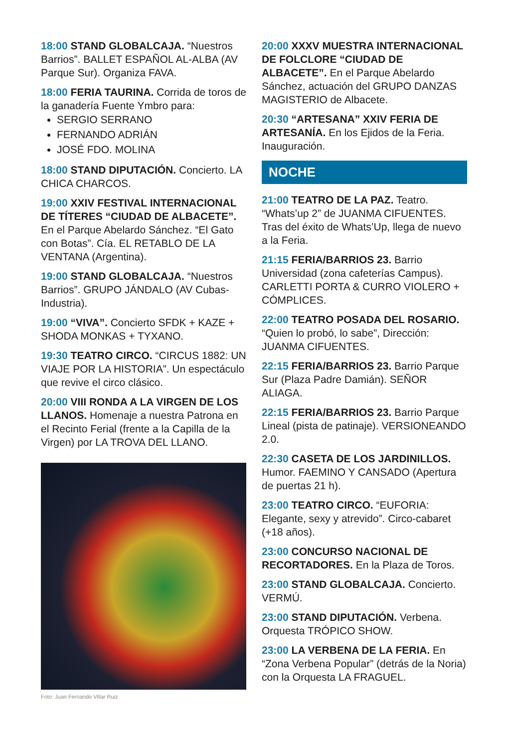18:00 STAND GLOBALCAJA. “Nuestros Barrios”. BALLET ESPAÑOL AL-ALBA (AV Parque Sur). Organiza FAVA.
18:00 FERIA TAURINA. Corrida de toros de la ganadería Fuente Ymbro para:
SERGIO SERRANO
FERNANDO ADRIÁN
JOSÉ FDO. MOLINA
18:00 STAND DIPUTACIÓN. Concierto. LA CHICA CHARCOS.
19:00 XXIV FESTIVAL INTERNACIONAL DE TÍTERES “CIUDAD DE ALBACETE”. En el Parque Abelardo Sánchez. “El Gato con Botas”. Cía. EL RETABLO DE LA VENTANA (Argentina).
19:00 STAND GLOBALCAJA. “Nuestros Barrios”. GRUPO JÁNDALO (AV Cubas-Industria).
19:00 “VIVA”. Concierto SFDK + KAZE + SHODA MONKAS + TYXANO.
19:30 TEATRO CIRCO. “CIRCUS 1882: UN VIAJE POR LA HISTORIA”. Un espectáculo que revive el circo clásico.
20:00 VIII RONDA A LA VIRGEN DE LOS LLANOS. Homenaje a nuestra Patrona en el Recinto Ferial (frente a la Capilla de la Virgen) por LA TROVA DEL LLANO.
Foto: Juan Fernando Villar Ruiz
20:00 XXXV MUESTRA INTERNACIONAL DE FOLCLORE “CIUDAD DE ALBACETE”. En el Parque Abelardo Sánchez, actuación del GRUPO DANZAS MAGISTERIO de Albacete.
20:30 “ARTESANA” XXIV FERIA DE ARTESANÍA. En los Ejidos de la Feria. Inauguración.
NOCHE
21:00 TEATRO DE LA PAZ. Teatro. “Whats’up 2” de JUANMA CIFUENTES. Tras del éxito de Whats’Up, llega de nuevo a la Feria.
21:15 FERIA/BARRIOS 23. Barrio Universidad (zona cafeterías Campus). CARLETTI PORTA & CURRO VIOLERO + CÓMPLICES.
22:00 TEATRO POSADA DEL ROSARIO. “Quien lo probó, lo sabe”, Dirección: JUANMA CIFUENTES.
22:15 FERIA/BARRIOS 23. Barrio Parque Sur (Plaza Padre Damián). SEÑOR ALIAGA.
22:15 FERIA/BARRIOS 23. Barrio Parque Lineal (pista de patinaje). VERSIONEANDO 2.0.
22:30 CASETA DE LOS JARDINILLOS. Humor. FAEMINO Y CANSADO (Apertura de puertas 21 h).
23:00 TEATRO CIRCO. “EUFORIA: Elegante, sexy y atrevido”. Circo-cabaret (+18 años).
23:00 CONCURSO NACIONAL DE RECORTADORES. En la Plaza de Toros.
23:00 STAND GLOBALCAJA. Concierto. VERMÚ.
23:00 STAND DIPUTACIÓN. Verbena. Orquesta TRÓPICO SHOW.
23:00 LA VERBENA DE LA FERIA. En “Zona Verbena Popular” (detrás de la Noria) con la Orquesta LA FRAGUEL.